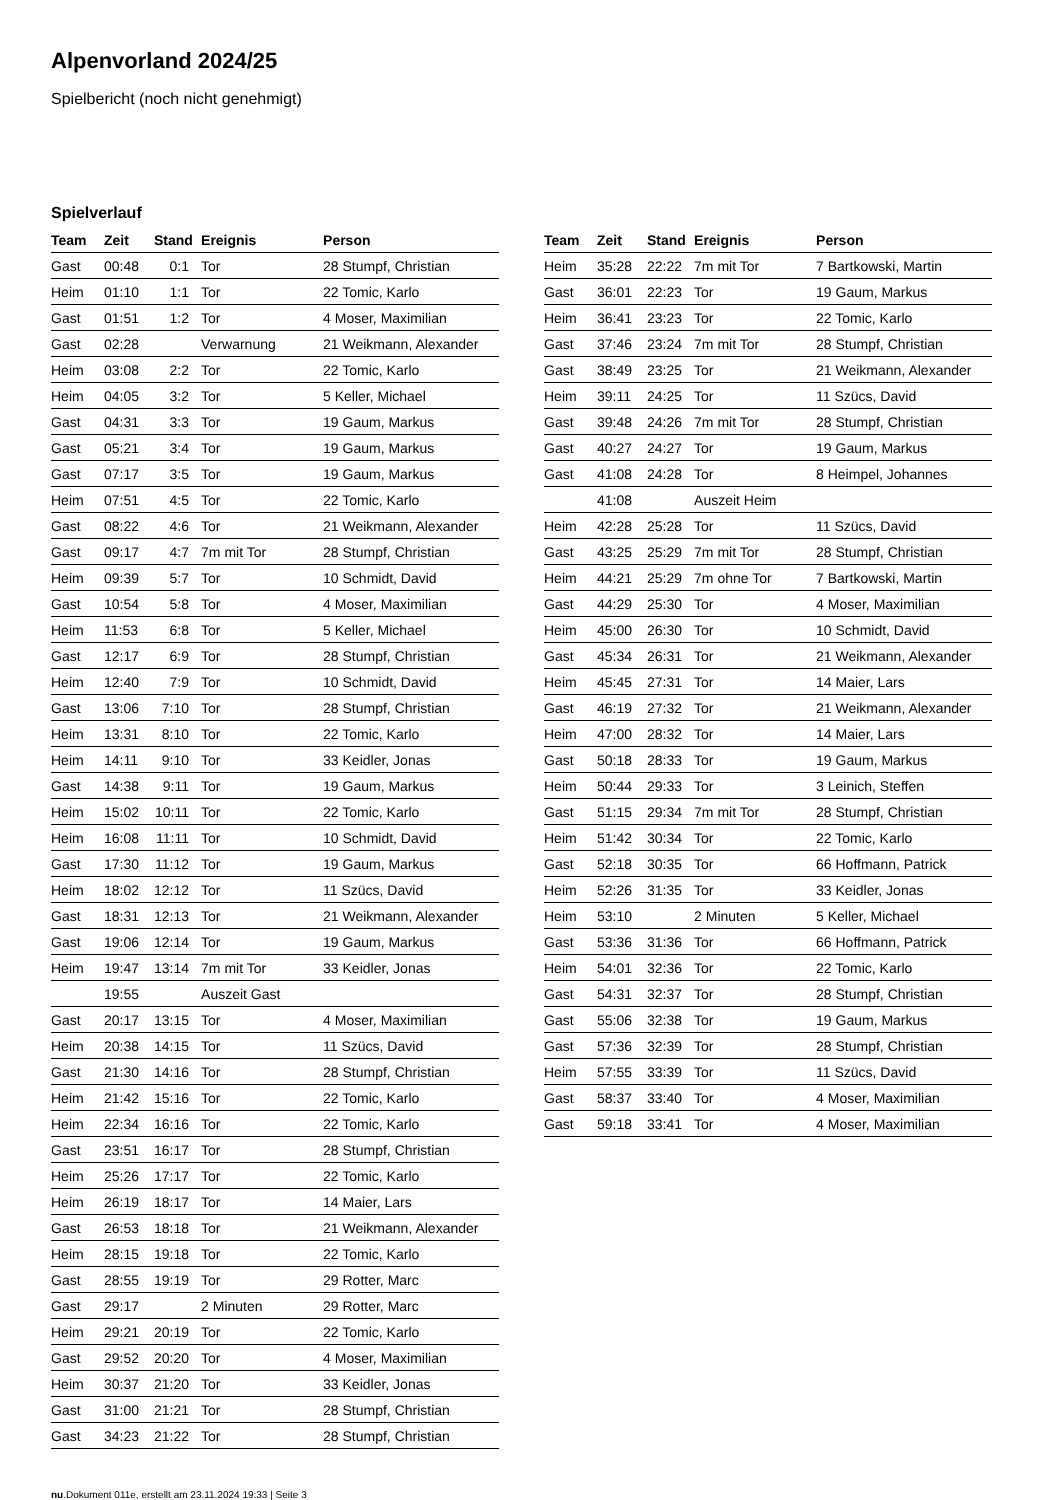Alpenvorland 2024/25
Spielbericht (noch nicht genehmigt)
Spielverlauf
| Team | Zeit | Stand | Ereignis | Person |
| --- | --- | --- | --- | --- |
| Gast | 00:48 | 0:1 | Tor | 28 Stumpf, Christian |
| Heim | 01:10 | 1:1 | Tor | 22 Tomic, Karlo |
| Gast | 01:51 | 1:2 | Tor | 4 Moser, Maximilian |
| Gast | 02:28 | | Verwarnung | 21 Weikmann, Alexander |
| Heim | 03:08 | 2:2 | Tor | 22 Tomic, Karlo |
| Heim | 04:05 | 3:2 | Tor | 5 Keller, Michael |
| Gast | 04:31 | 3:3 | Tor | 19 Gaum, Markus |
| Gast | 05:21 | 3:4 | Tor | 19 Gaum, Markus |
| Gast | 07:17 | 3:5 | Tor | 19 Gaum, Markus |
| Heim | 07:51 | 4:5 | Tor | 22 Tomic, Karlo |
| Gast | 08:22 | 4:6 | Tor | 21 Weikmann, Alexander |
| Gast | 09:17 | 4:7 | 7m mit Tor | 28 Stumpf, Christian |
| Heim | 09:39 | 5:7 | Tor | 10 Schmidt, David |
| Gast | 10:54 | 5:8 | Tor | 4 Moser, Maximilian |
| Heim | 11:53 | 6:8 | Tor | 5 Keller, Michael |
| Gast | 12:17 | 6:9 | Tor | 28 Stumpf, Christian |
| Heim | 12:40 | 7:9 | Tor | 10 Schmidt, David |
| Gast | 13:06 | 7:10 | Tor | 28 Stumpf, Christian |
| Heim | 13:31 | 8:10 | Tor | 22 Tomic, Karlo |
| Heim | 14:11 | 9:10 | Tor | 33 Keidler, Jonas |
| Gast | 14:38 | 9:11 | Tor | 19 Gaum, Markus |
| Heim | 15:02 | 10:11 | Tor | 22 Tomic, Karlo |
| Heim | 16:08 | 11:11 | Tor | 10 Schmidt, David |
| Gast | 17:30 | 11:12 | Tor | 19 Gaum, Markus |
| Heim | 18:02 | 12:12 | Tor | 11 Szücs, David |
| Gast | 18:31 | 12:13 | Tor | 21 Weikmann, Alexander |
| Gast | 19:06 | 12:14 | Tor | 19 Gaum, Markus |
| Heim | 19:47 | 13:14 | 7m mit Tor | 33 Keidler, Jonas |
| | 19:55 | | Auszeit Gast | |
| Gast | 20:17 | 13:15 | Tor | 4 Moser, Maximilian |
| Heim | 20:38 | 14:15 | Tor | 11 Szücs, David |
| Gast | 21:30 | 14:16 | Tor | 28 Stumpf, Christian |
| Heim | 21:42 | 15:16 | Tor | 22 Tomic, Karlo |
| Heim | 22:34 | 16:16 | Tor | 22 Tomic, Karlo |
| Gast | 23:51 | 16:17 | Tor | 28 Stumpf, Christian |
| Heim | 25:26 | 17:17 | Tor | 22 Tomic, Karlo |
| Heim | 26:19 | 18:17 | Tor | 14 Maier, Lars |
| Gast | 26:53 | 18:18 | Tor | 21 Weikmann, Alexander |
| Heim | 28:15 | 19:18 | Tor | 22 Tomic, Karlo |
| Gast | 28:55 | 19:19 | Tor | 29 Rotter, Marc |
| Gast | 29:17 | | 2 Minuten | 29 Rotter, Marc |
| Heim | 29:21 | 20:19 | Tor | 22 Tomic, Karlo |
| Gast | 29:52 | 20:20 | Tor | 4 Moser, Maximilian |
| Heim | 30:37 | 21:20 | Tor | 33 Keidler, Jonas |
| Gast | 31:00 | 21:21 | Tor | 28 Stumpf, Christian |
| Gast | 34:23 | 21:22 | Tor | 28 Stumpf, Christian |
| Team | Zeit | Stand | Ereignis | Person |
| --- | --- | --- | --- | --- |
| Heim | 35:28 | 22:22 | 7m mit Tor | 7 Bartkowski, Martin |
| Gast | 36:01 | 22:23 | Tor | 19 Gaum, Markus |
| Heim | 36:41 | 23:23 | Tor | 22 Tomic, Karlo |
| Gast | 37:46 | 23:24 | 7m mit Tor | 28 Stumpf, Christian |
| Gast | 38:49 | 23:25 | Tor | 21 Weikmann, Alexander |
| Heim | 39:11 | 24:25 | Tor | 11 Szücs, David |
| Gast | 39:48 | 24:26 | 7m mit Tor | 28 Stumpf, Christian |
| Gast | 40:27 | 24:27 | Tor | 19 Gaum, Markus |
| Gast | 41:08 | 24:28 | Tor | 8 Heimpel, Johannes |
| | 41:08 | | Auszeit Heim | |
| Heim | 42:28 | 25:28 | Tor | 11 Szücs, David |
| Gast | 43:25 | 25:29 | 7m mit Tor | 28 Stumpf, Christian |
| Heim | 44:21 | 25:29 | 7m ohne Tor | 7 Bartkowski, Martin |
| Gast | 44:29 | 25:30 | Tor | 4 Moser, Maximilian |
| Heim | 45:00 | 26:30 | Tor | 10 Schmidt, David |
| Gast | 45:34 | 26:31 | Tor | 21 Weikmann, Alexander |
| Heim | 45:45 | 27:31 | Tor | 14 Maier, Lars |
| Gast | 46:19 | 27:32 | Tor | 21 Weikmann, Alexander |
| Heim | 47:00 | 28:32 | Tor | 14 Maier, Lars |
| Gast | 50:18 | 28:33 | Tor | 19 Gaum, Markus |
| Heim | 50:44 | 29:33 | Tor | 3 Leinich, Steffen |
| Gast | 51:15 | 29:34 | 7m mit Tor | 28 Stumpf, Christian |
| Heim | 51:42 | 30:34 | Tor | 22 Tomic, Karlo |
| Gast | 52:18 | 30:35 | Tor | 66 Hoffmann, Patrick |
| Heim | 52:26 | 31:35 | Tor | 33 Keidler, Jonas |
| Heim | 53:10 | | 2 Minuten | 5 Keller, Michael |
| Gast | 53:36 | 31:36 | Tor | 66 Hoffmann, Patrick |
| Heim | 54:01 | 32:36 | Tor | 22 Tomic, Karlo |
| Gast | 54:31 | 32:37 | Tor | 28 Stumpf, Christian |
| Gast | 55:06 | 32:38 | Tor | 19 Gaum, Markus |
| Gast | 57:36 | 32:39 | Tor | 28 Stumpf, Christian |
| Heim | 57:55 | 33:39 | Tor | 11 Szücs, David |
| Gast | 58:37 | 33:40 | Tor | 4 Moser, Maximilian |
| Gast | 59:18 | 33:41 | Tor | 4 Moser, Maximilian |
nu.Dokument 011e, erstellt am 23.11.2024 19:33 | Seite 3